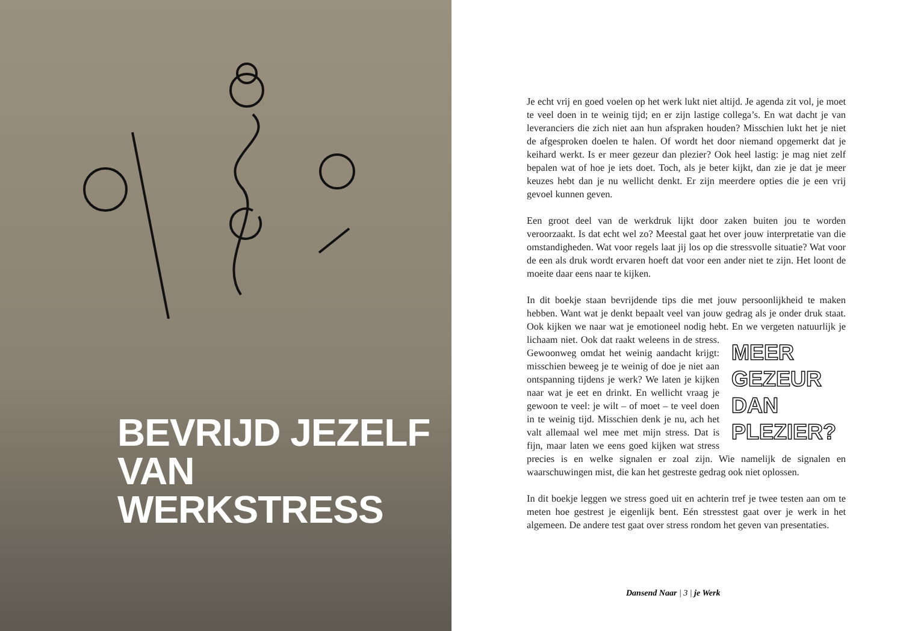BEVRIJD JEZELF
VAN WERKSTRESS
Je echt vrij en goed voelen op het werk lukt niet altijd. Je agenda zit vol, je moet te veel doen in te weinig tijd; en er zijn lastige collega’s. En wat dacht je van leveranciers die zich niet aan hun afspraken houden? Misschien lukt het je niet de afgesproken doelen te halen. Of wordt het door niemand opgemerkt dat je keihard werkt. Is er meer gezeur dan plezier? Ook heel lastig: je mag niet zelf bepalen wat of hoe je iets doet. Toch, als je beter kijkt, dan zie je dat je meer keuzes hebt dan je nu wellicht denkt. Er zijn meer­dere opties die je een vrij gevoel kunnen geven.
Een groot deel van de werkdruk lijkt door zaken buiten jou te worden veroorzaakt. Is dat echt wel zo? Meestal gaat het over jouw interpretatie van die omstandigheden. Wat voor regels laat jij los op die stressvolle situatie? Wat voor de een als druk wordt ervaren hoeft dat voor een ander niet te zijn. Het loont de moeite daar eens naar te kijken.
In dit boekje staan bevrijdende tips die met jouw persoonlijkheid te maken hebben. Want wat je denkt bepaalt veel van jouw gedrag als je onder druk staat. Ook kijken we naar wat je emotioneel nodig hebt. En we vergeten MEER GEZEUR DAN PLEZIER? natuurlijk je lichaam niet. Ook dat raakt weleens in de stress. Gewoonweg omdat het weinig aandacht krijgt: misschien beweeg je te weinig of doe je niet aan ontspanning tijdens je werk? We laten je kijken naar wat je eet en drinkt. En wellicht vraag je gewoon te veel: je wilt – of moet – te veel doen in te weinig tijd. Misschien denk je nu, ach het valt allemaal wel mee met mijn stress. Dat is fijn, maar laten we eens goed kijken wat stress precies is en welke signalen er zoal zijn. Wie namelijk de signalen en waarschuwingen mist, die kan het gestreste gedrag ook niet oplossen.
In dit boekje leggen we stress goed uit en achterin tref je twee testen aan om te meten hoe gestrest je eigenlijk bent. Eén stresstest gaat over je werk in het algemeen. De andere test gaat over stress rondom het geven van presentaties.
Dansend Naar | 3 | je Werk